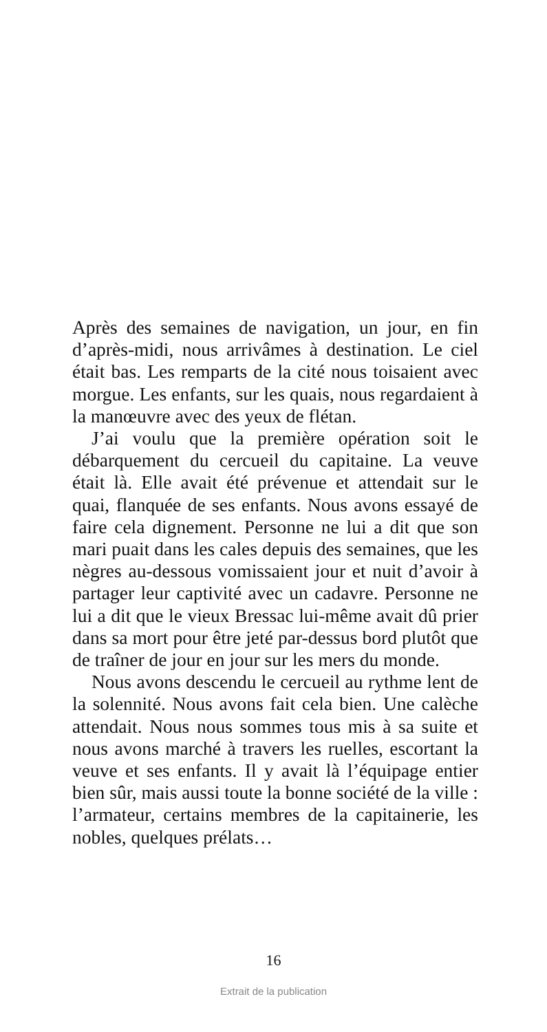Après des semaines de navigation, un jour, en fin d’après-midi, nous arrivâmes à destination. Le ciel était bas. Les remparts de la cité nous toisaient avec morgue. Les enfants, sur les quais, nous regardaient à la manœuvre avec des yeux de flétan.
J’ai voulu que la première opération soit le débarquement du cercueil du capitaine. La veuve était là. Elle avait été prévenue et attendait sur le quai, flanquée de ses enfants. Nous avons essayé de faire cela dignement. Personne ne lui a dit que son mari puait dans les cales depuis des semaines, que les nègres au-dessous vomissaient jour et nuit d’avoir à partager leur captivité avec un cadavre. Personne ne lui a dit que le vieux Bressac lui-même avait dû prier dans sa mort pour être jeté par-dessus bord plutôt que de traîner de jour en jour sur les mers du monde.
Nous avons descendu le cercueil au rythme lent de la solennité. Nous avons fait cela bien. Une calèche attendait. Nous nous sommes tous mis à sa suite et nous avons marché à travers les ruelles, escortant la veuve et ses enfants. Il y avait là l’équipage entier bien sûr, mais aussi toute la bonne société de la ville : l’armateur, certains membres de la capitainerie, les nobles, quelques prélats…
16
Extrait de la publication